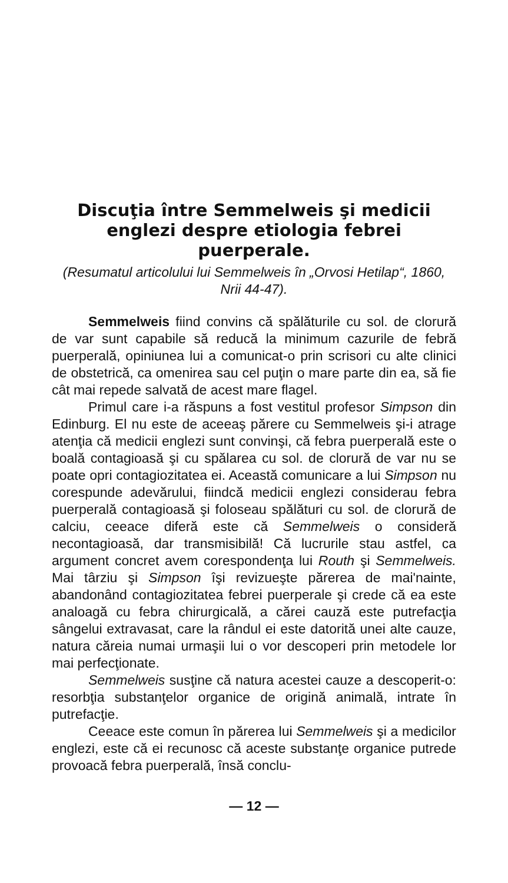Discuţia între Semmelweis şi medicii englezi despre etiologia febrei puerperale.
(Resumatul articolului lui Semmelweis în „Orvosi Hetilap“, 1860, Nrii 44-47).
Semmelweis fiind convins că spălăturile cu sol. de clorură de var sunt capabile să reducă la minimum cazurile de febră puerperală, opiniunea lui a comunicat-o prin scrisori cu alte clinici de obstetrică, ca omenirea sau cel puţin o mare parte din ea, să fie cât mai repede salvată de acest mare flagel.
Primul care i-a răspuns a fost vestitul profesor Simpson din Edinburg. El nu este de aceeaş părere cu Semmelweis şi-i atrage atenţia că medicii englezi sunt convinşi, că febra puerperală este o boală contagioasă şi cu spălarea cu sol. de clorură de var nu se poate opri contagiozitatea ei. Această comunicare a lui Simpson nu corespunde adevărului, fiindcă medicii englezi considerau febra puerperală contagioasă şi foloseau spălături cu sol. de clorură de calciu, ceeace diferă este că Semmelweis o consideră necontagioasă, dar transmisibilă! Că lucrurile stau astfel, ca argument concret avem corespondenţa lui Routh şi Semmelweis. Mai târziu şi Simpson îşi revizueşte părerea de mai'nainte, abandonând contagiozitatea febrei puerperale şi crede că ea este analoagă cu febra chirurgicală, a cărei cauză este putrefacţia sângelui extravasat, care la rândul ei este datorită unei alte cauze, natura căreia numai urmaşii lui o vor descoperi prin metodele lor mai perfecţionate.
Semmelweis susţine că natura acestei cauze a descoperit-o: resorbţia substanţelor organice de origină animală, intrate în putrefacţie.
Ceeace este comun în părerea lui Semmelweis şi a medicilor englezi, este că ei recunosc că aceste substanţe organice putrede provoacă febra puerperală, însă conclu-
— 12 —